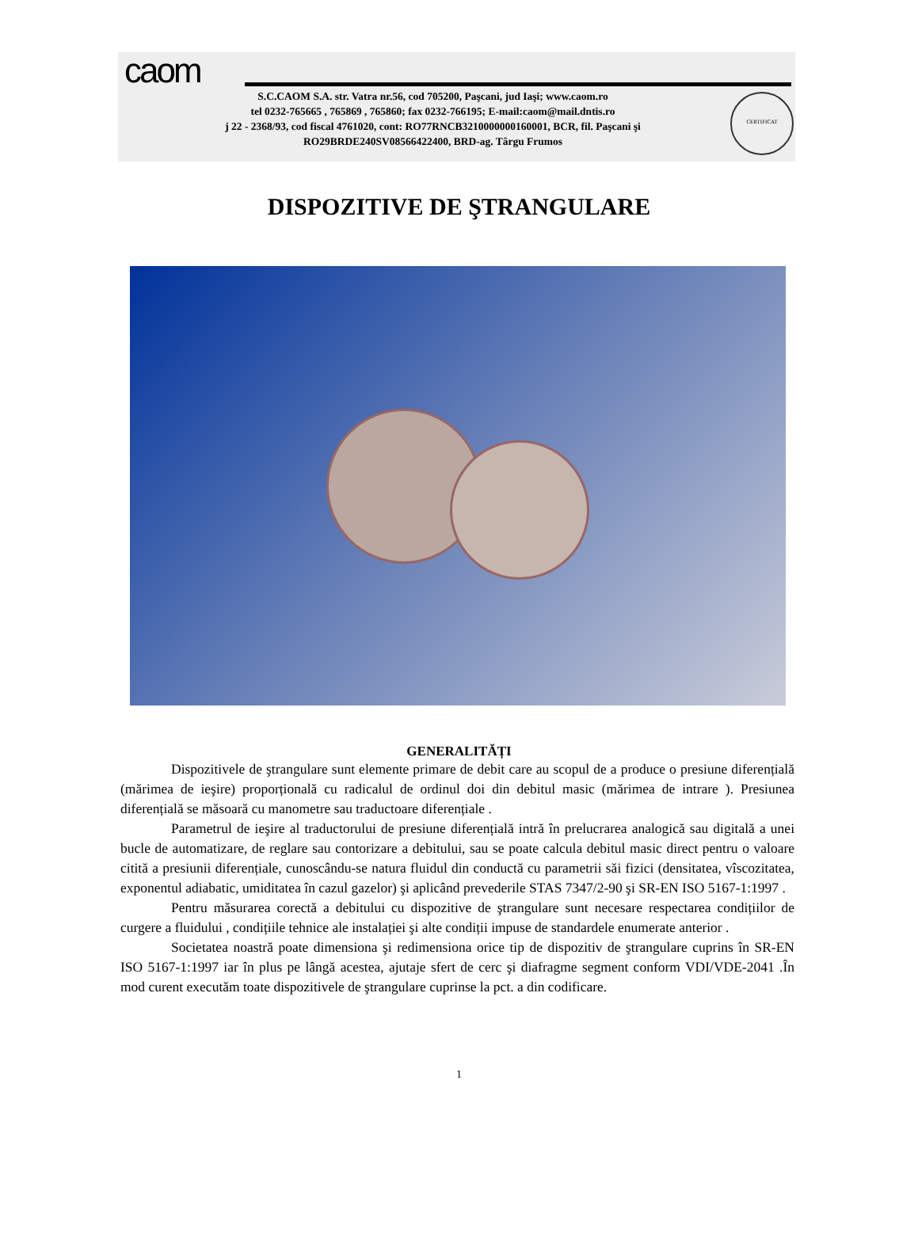caom
S.C.CAOM S.A. str. Vatra nr.56, cod 705200, Paşcani, jud Iaşi; www.caom.ro
tel 0232-765665 , 765869 , 765860; fax 0232-766195; E-mail:caom@mail.dntis.ro
j 22 - 2368/93, cod fiscal 4761020, cont: RO77RNCB3210000000160001, BCR, fil. Paşcani şi
RO29BRDE240SV08566422400, BRD-ag. Târgu Frumos
CERTIFICAT
DISPOZITIVE DE ŞTRANGULARE
GENERALITĂȚI
Dispozitivele de ştrangulare sunt elemente primare de debit care au scopul de a produce o presiune diferențială (mărimea de ieşire) proporțională cu radicalul de ordinul doi din debitul masic (mărimea de intrare ). Presiunea diferențială se măsoară cu manometre sau traductoare diferențiale .
Parametrul de ieşire al traductorului de presiune diferențială intră în prelucrarea analogică sau digitală a unei bucle de automatizare, de reglare sau contorizare a debitului, sau se poate calcula debitul masic direct pentru o valoare citită a presiunii diferențiale, cunoscându-se natura fluidul din conductă cu parametrii săi fizici (densitatea, vîscozitatea, exponentul adiabatic, umiditatea în cazul gazelor) şi aplicând prevederile STAS 7347/2-90 şi SR-EN ISO 5167-1:1997 .
Pentru măsurarea corectă a debitului cu dispozitive de ştrangulare sunt necesare respectarea condițiilor de curgere a fluidului , condițiile tehnice ale instalației şi alte condiții impuse de standardele enumerate anterior .
Societatea noastră poate dimensiona şi redimensiona orice tip de dispozitiv de ştrangulare cuprins în SR-EN ISO 5167-1:1997 iar în plus pe lângă acestea, ajutaje sfert de cerc şi diafragme segment conform VDI/VDE-2041 .În mod curent executăm toate dispozitivele de ştrangulare cuprinse la pct. a din codificare.
1